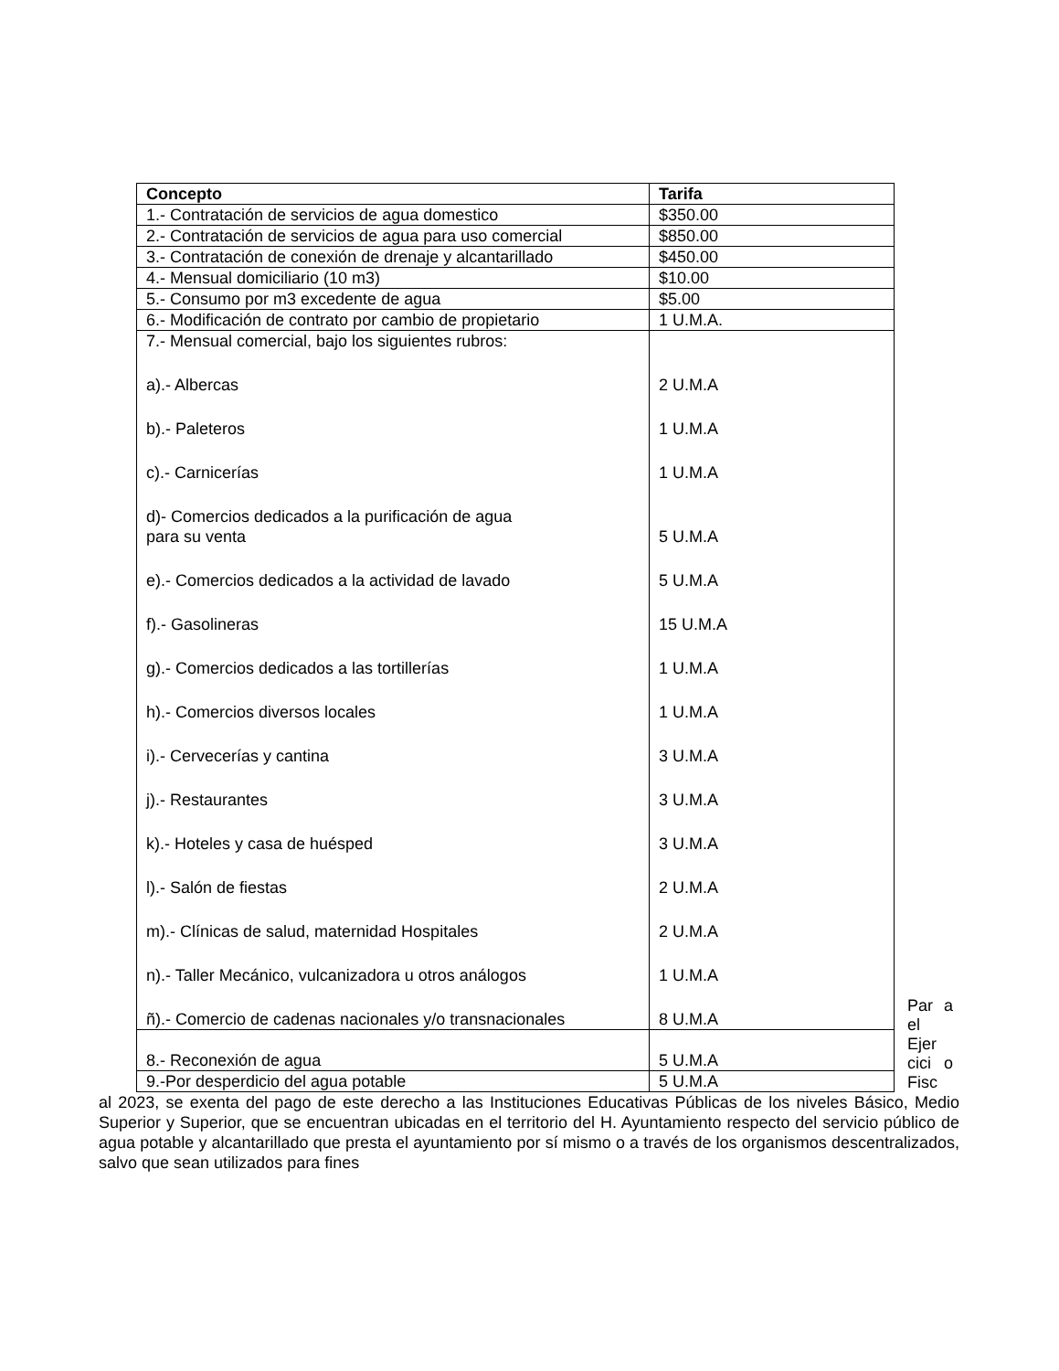| Concepto | Tarifa |
| --- | --- |
| 1.- Contratación de servicios de agua domestico | $350.00 |
| 2.- Contratación de servicios de agua para uso comercial | $850.00 |
| 3.- Contratación de conexión de drenaje y alcantarillado | $450.00 |
| 4.- Mensual domiciliario (10 m3) | $10.00 |
| 5.- Consumo por m3 excedente de agua | $5.00 |
| 6.- Modificación de contrato por cambio de propietario | 1 U.M.A. |
| 7.- Mensual comercial, bajo los siguientes rubros: a).- Albercas b).- Paleteros c).- Carnicerías d)- Comercios dedicados a la purificación de agua para su venta e).- Comercios dedicados a la actividad de lavado f).- Gasolineras g).- Comercios dedicados a las tortillerías h).- Comercios diversos locales i).- Cervecerías y cantina j).- Restaurantes k).- Hoteles y casa de huésped l).- Salón de fiestas m).- Clínicas de salud, maternidad Hospitales n).- Taller Mecánico, vulcanizadora u otros análogos ñ).- Comercio de cadenas nacionales y/o transnacionales | 2 U.M.A 1 U.M.A 1 U.M.A 5 U.M.A 5 U.M.A 15 U.M.A 1 U.M.A 1 U.M.A 3 U.M.A 3 U.M.A 3 U.M.A 2 U.M.A 2 U.M.A 1 U.M.A 8 U.M.A |
| 8.- Reconexión de agua | 5 U.M.A |
| 9.-Por desperdicio del agua potable | 5 U.M.A |
Par a el Ejer cici o Fisc
al 2023, se exenta del pago de este derecho a las Instituciones Educativas Públicas de los niveles Básico, Medio Superior y Superior, que se encuentran ubicadas en el territorio del H. Ayuntamiento respecto del servicio público de agua potable y alcantarillado que presta el ayuntamiento por sí mismo o a través de los organismos descentralizados, salvo que sean utilizados para fines